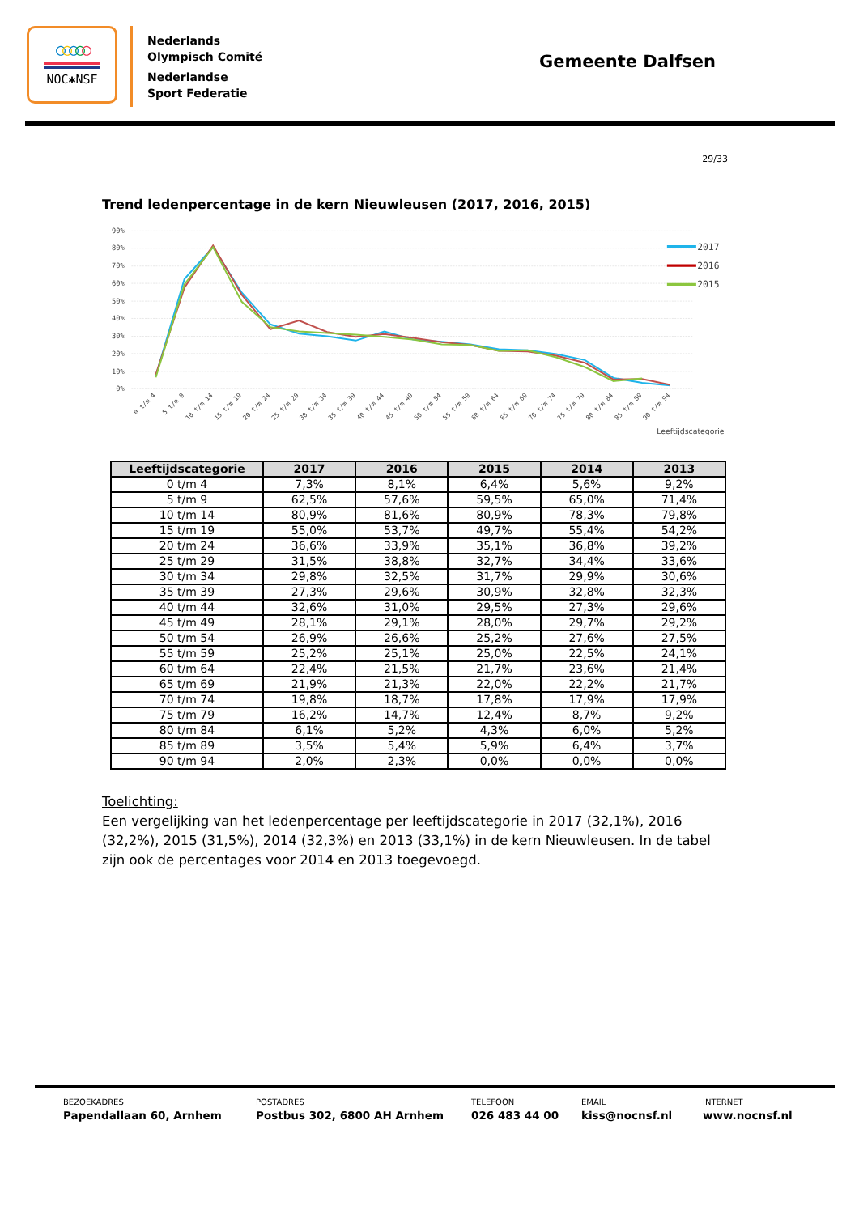○○○○○
NOC✱NSF
Nederlands
Olympisch Comité
Nederlandse
Sport Federatie
Gemeente Dalfsen
29/33
Trend ledenpercentage in de kern Nieuwleusen (2017, 2016, 2015)
90%
80%
70%
60%
50%
40%
30%
20%
10%
0%
0 t/m 4
5 t/m 9
10 t/m 14
15 t/m 19
20 t/m 24
25 t/m 29
30 t/m 34
35 t/m 39
40 t/m 44
45 t/m 49
50 t/m 54
55 t/m 59
60 t/m 64
65 t/m 69
70 t/m 74
75 t/m 79
80 t/m 84
85 t/m 89
90 t/m 94
Leeftijdscategorie
2017
2016
2015
| Leeftijdscategorie | 2017 | 2016 | 2015 | 2014 | 2013 |
| --- | --- | --- | --- | --- | --- |
| 0 t/m 4 | 7,3% | 8,1% | 6,4% | 5,6% | 9,2% |
| 5 t/m 9 | 62,5% | 57,6% | 59,5% | 65,0% | 71,4% |
| 10 t/m 14 | 80,9% | 81,6% | 80,9% | 78,3% | 79,8% |
| 15 t/m 19 | 55,0% | 53,7% | 49,7% | 55,4% | 54,2% |
| 20 t/m 24 | 36,6% | 33,9% | 35,1% | 36,8% | 39,2% |
| 25 t/m 29 | 31,5% | 38,8% | 32,7% | 34,4% | 33,6% |
| 30 t/m 34 | 29,8% | 32,5% | 31,7% | 29,9% | 30,6% |
| 35 t/m 39 | 27,3% | 29,6% | 30,9% | 32,8% | 32,3% |
| 40 t/m 44 | 32,6% | 31,0% | 29,5% | 27,3% | 29,6% |
| 45 t/m 49 | 28,1% | 29,1% | 28,0% | 29,7% | 29,2% |
| 50 t/m 54 | 26,9% | 26,6% | 25,2% | 27,6% | 27,5% |
| 55 t/m 59 | 25,2% | 25,1% | 25,0% | 22,5% | 24,1% |
| 60 t/m 64 | 22,4% | 21,5% | 21,7% | 23,6% | 21,4% |
| 65 t/m 69 | 21,9% | 21,3% | 22,0% | 22,2% | 21,7% |
| 70 t/m 74 | 19,8% | 18,7% | 17,8% | 17,9% | 17,9% |
| 75 t/m 79 | 16,2% | 14,7% | 12,4% | 8,7% | 9,2% |
| 80 t/m 84 | 6,1% | 5,2% | 4,3% | 6,0% | 5,2% |
| 85 t/m 89 | 3,5% | 5,4% | 5,9% | 6,4% | 3,7% |
| 90 t/m 94 | 2,0% | 2,3% | 0,0% | 0,0% | 0,0% |
Toelichting:
Een vergelijking van het ledenpercentage per leeftijdscategorie in 2017 (32,1%), 2016 (32,2%), 2015 (31,5%), 2014 (32,3%) en 2013 (33,1%) in de kern Nieuwleusen. In de tabel zijn ook de percentages voor 2014 en 2013 toegevoegd.
BEZOEKADRES
Papendallaan 60, Arnhem
POSTADRES
Postbus 302, 6800 AH Arnhem
TELEFOON
026 483 44 00
EMAIL
kiss@nocnsf.nl
INTERNET
www.nocnsf.nl